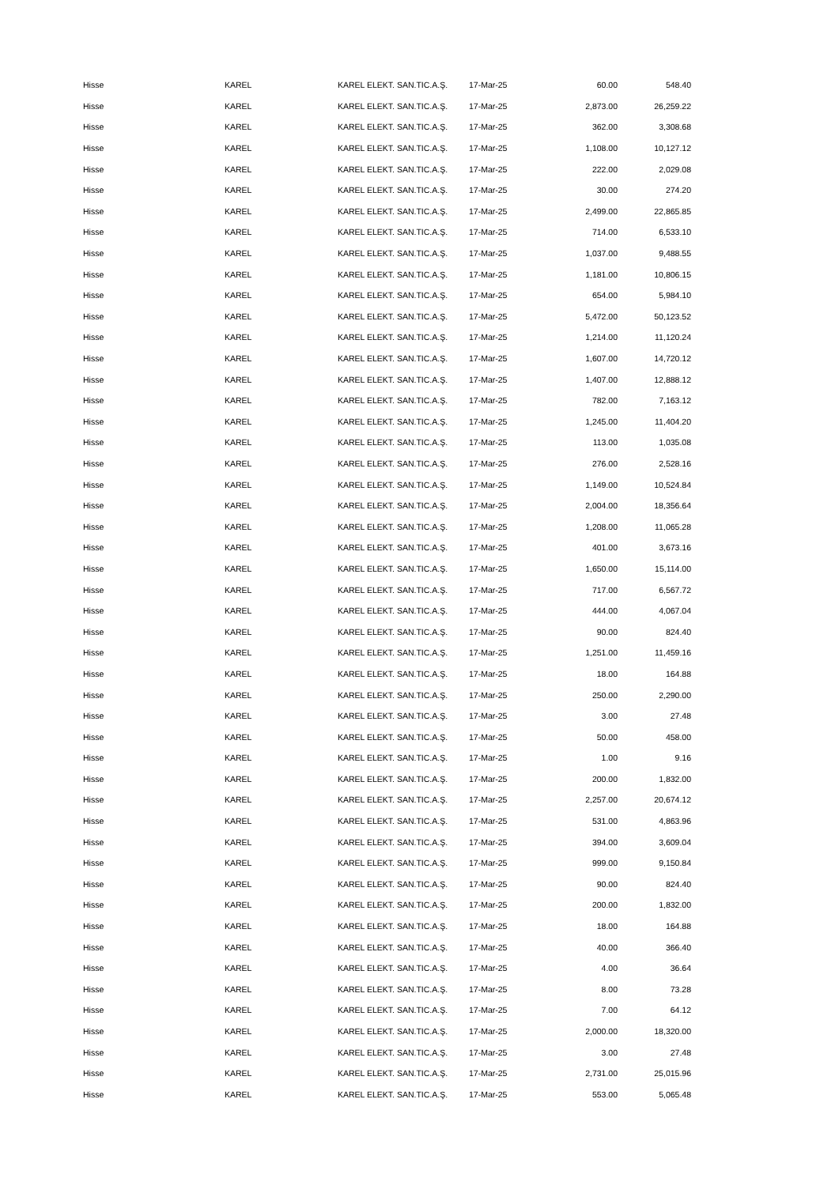| Hisse | KAREL | KAREL ELEKT. SAN.TIC.A.Ş. | 17-Mar-25 | 60.00 | 548.40 |
| Hisse | KAREL | KAREL ELEKT. SAN.TIC.A.Ş. | 17-Mar-25 | 2,873.00 | 26,259.22 |
| Hisse | KAREL | KAREL ELEKT. SAN.TIC.A.Ş. | 17-Mar-25 | 362.00 | 3,308.68 |
| Hisse | KAREL | KAREL ELEKT. SAN.TIC.A.Ş. | 17-Mar-25 | 1,108.00 | 10,127.12 |
| Hisse | KAREL | KAREL ELEKT. SAN.TIC.A.Ş. | 17-Mar-25 | 222.00 | 2,029.08 |
| Hisse | KAREL | KAREL ELEKT. SAN.TIC.A.Ş. | 17-Mar-25 | 30.00 | 274.20 |
| Hisse | KAREL | KAREL ELEKT. SAN.TIC.A.Ş. | 17-Mar-25 | 2,499.00 | 22,865.85 |
| Hisse | KAREL | KAREL ELEKT. SAN.TIC.A.Ş. | 17-Mar-25 | 714.00 | 6,533.10 |
| Hisse | KAREL | KAREL ELEKT. SAN.TIC.A.Ş. | 17-Mar-25 | 1,037.00 | 9,488.55 |
| Hisse | KAREL | KAREL ELEKT. SAN.TIC.A.Ş. | 17-Mar-25 | 1,181.00 | 10,806.15 |
| Hisse | KAREL | KAREL ELEKT. SAN.TIC.A.Ş. | 17-Mar-25 | 654.00 | 5,984.10 |
| Hisse | KAREL | KAREL ELEKT. SAN.TIC.A.Ş. | 17-Mar-25 | 5,472.00 | 50,123.52 |
| Hisse | KAREL | KAREL ELEKT. SAN.TIC.A.Ş. | 17-Mar-25 | 1,214.00 | 11,120.24 |
| Hisse | KAREL | KAREL ELEKT. SAN.TIC.A.Ş. | 17-Mar-25 | 1,607.00 | 14,720.12 |
| Hisse | KAREL | KAREL ELEKT. SAN.TIC.A.Ş. | 17-Mar-25 | 1,407.00 | 12,888.12 |
| Hisse | KAREL | KAREL ELEKT. SAN.TIC.A.Ş. | 17-Mar-25 | 782.00 | 7,163.12 |
| Hisse | KAREL | KAREL ELEKT. SAN.TIC.A.Ş. | 17-Mar-25 | 1,245.00 | 11,404.20 |
| Hisse | KAREL | KAREL ELEKT. SAN.TIC.A.Ş. | 17-Mar-25 | 113.00 | 1,035.08 |
| Hisse | KAREL | KAREL ELEKT. SAN.TIC.A.Ş. | 17-Mar-25 | 276.00 | 2,528.16 |
| Hisse | KAREL | KAREL ELEKT. SAN.TIC.A.Ş. | 17-Mar-25 | 1,149.00 | 10,524.84 |
| Hisse | KAREL | KAREL ELEKT. SAN.TIC.A.Ş. | 17-Mar-25 | 2,004.00 | 18,356.64 |
| Hisse | KAREL | KAREL ELEKT. SAN.TIC.A.Ş. | 17-Mar-25 | 1,208.00 | 11,065.28 |
| Hisse | KAREL | KAREL ELEKT. SAN.TIC.A.Ş. | 17-Mar-25 | 401.00 | 3,673.16 |
| Hisse | KAREL | KAREL ELEKT. SAN.TIC.A.Ş. | 17-Mar-25 | 1,650.00 | 15,114.00 |
| Hisse | KAREL | KAREL ELEKT. SAN.TIC.A.Ş. | 17-Mar-25 | 717.00 | 6,567.72 |
| Hisse | KAREL | KAREL ELEKT. SAN.TIC.A.Ş. | 17-Mar-25 | 444.00 | 4,067.04 |
| Hisse | KAREL | KAREL ELEKT. SAN.TIC.A.Ş. | 17-Mar-25 | 90.00 | 824.40 |
| Hisse | KAREL | KAREL ELEKT. SAN.TIC.A.Ş. | 17-Mar-25 | 1,251.00 | 11,459.16 |
| Hisse | KAREL | KAREL ELEKT. SAN.TIC.A.Ş. | 17-Mar-25 | 18.00 | 164.88 |
| Hisse | KAREL | KAREL ELEKT. SAN.TIC.A.Ş. | 17-Mar-25 | 250.00 | 2,290.00 |
| Hisse | KAREL | KAREL ELEKT. SAN.TIC.A.Ş. | 17-Mar-25 | 3.00 | 27.48 |
| Hisse | KAREL | KAREL ELEKT. SAN.TIC.A.Ş. | 17-Mar-25 | 50.00 | 458.00 |
| Hisse | KAREL | KAREL ELEKT. SAN.TIC.A.Ş. | 17-Mar-25 | 1.00 | 9.16 |
| Hisse | KAREL | KAREL ELEKT. SAN.TIC.A.Ş. | 17-Mar-25 | 200.00 | 1,832.00 |
| Hisse | KAREL | KAREL ELEKT. SAN.TIC.A.Ş. | 17-Mar-25 | 2,257.00 | 20,674.12 |
| Hisse | KAREL | KAREL ELEKT. SAN.TIC.A.Ş. | 17-Mar-25 | 531.00 | 4,863.96 |
| Hisse | KAREL | KAREL ELEKT. SAN.TIC.A.Ş. | 17-Mar-25 | 394.00 | 3,609.04 |
| Hisse | KAREL | KAREL ELEKT. SAN.TIC.A.Ş. | 17-Mar-25 | 999.00 | 9,150.84 |
| Hisse | KAREL | KAREL ELEKT. SAN.TIC.A.Ş. | 17-Mar-25 | 90.00 | 824.40 |
| Hisse | KAREL | KAREL ELEKT. SAN.TIC.A.Ş. | 17-Mar-25 | 200.00 | 1,832.00 |
| Hisse | KAREL | KAREL ELEKT. SAN.TIC.A.Ş. | 17-Mar-25 | 18.00 | 164.88 |
| Hisse | KAREL | KAREL ELEKT. SAN.TIC.A.Ş. | 17-Mar-25 | 40.00 | 366.40 |
| Hisse | KAREL | KAREL ELEKT. SAN.TIC.A.Ş. | 17-Mar-25 | 4.00 | 36.64 |
| Hisse | KAREL | KAREL ELEKT. SAN.TIC.A.Ş. | 17-Mar-25 | 8.00 | 73.28 |
| Hisse | KAREL | KAREL ELEKT. SAN.TIC.A.Ş. | 17-Mar-25 | 7.00 | 64.12 |
| Hisse | KAREL | KAREL ELEKT. SAN.TIC.A.Ş. | 17-Mar-25 | 2,000.00 | 18,320.00 |
| Hisse | KAREL | KAREL ELEKT. SAN.TIC.A.Ş. | 17-Mar-25 | 3.00 | 27.48 |
| Hisse | KAREL | KAREL ELEKT. SAN.TIC.A.Ş. | 17-Mar-25 | 2,731.00 | 25,015.96 |
| Hisse | KAREL | KAREL ELEKT. SAN.TIC.A.Ş. | 17-Mar-25 | 553.00 | 5,065.48 |